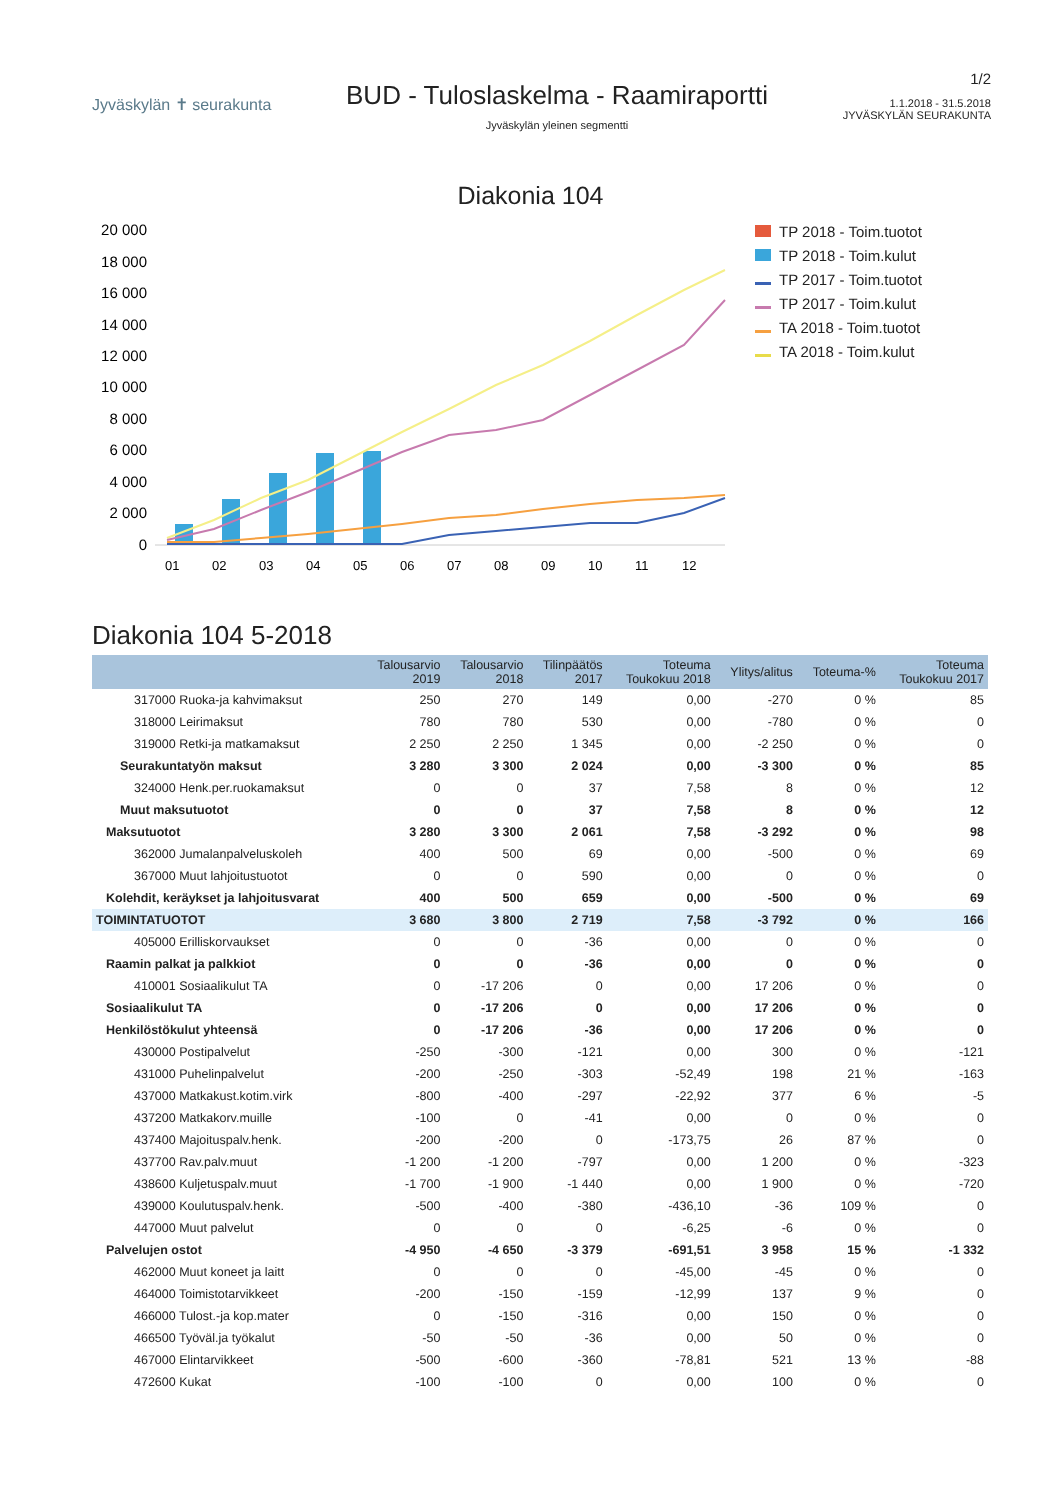Jyväskylän ✝ seurakunta
BUD - Tuloslaskelma - Raamiraportti
Jyväskylän yleinen segmentti
1/2
1.1.2018 - 31.5.2018
JYVÄSKYLÄN SEURAKUNTA
Diakonia 104
20 000
18 000
16 000
14 000
12 000
10 000
8 000
6 000
4 000
2 000
0
01
02
03
04
05
06
07
08
09
10
11
12
TP 2018 - Toim.tuotot
TP 2018 - Toim.kulut
TP 2017 - Toim.tuotot
TP 2017 - Toim.kulut
TA 2018 - Toim.tuotot
TA 2018 - Toim.kulut
Diakonia 104 5-2018
| | Talousarvio 2019 | Talousarvio 2018 | Tilinpäätös 2017 | Toteuma Toukokuu 2018 | Ylitys/alitus | Toteuma-% | Toteuma Toukokuu 2017 |
| --- | --- | --- | --- | --- | --- | --- | --- |
| 317000 Ruoka-ja kahvimaksut | 250 | 270 | 149 | 0,00 | -270 | 0 % | 85 |
| 318000 Leirimaksut | 780 | 780 | 530 | 0,00 | -780 | 0 % | 0 |
| 319000 Retki-ja matkamaksut | 2 250 | 2 250 | 1 345 | 0,00 | -2 250 | 0 % | 0 |
| Seurakuntatyön maksut | 3 280 | 3 300 | 2 024 | 0,00 | -3 300 | 0 % | 85 |
| 324000 Henk.per.ruokamaksut | 0 | 0 | 37 | 7,58 | 8 | 0 % | 12 |
| Muut maksutuotot | 0 | 0 | 37 | 7,58 | 8 | 0 % | 12 |
| Maksutuotot | 3 280 | 3 300 | 2 061 | 7,58 | -3 292 | 0 % | 98 |
| 362000 Jumalanpalveluskoleh | 400 | 500 | 69 | 0,00 | -500 | 0 % | 69 |
| 367000 Muut lahjoitustuotot | 0 | 0 | 590 | 0,00 | 0 | 0 % | 0 |
| Kolehdit, keräykset ja lahjoitusvarat | 400 | 500 | 659 | 0,00 | -500 | 0 % | 69 |
| TOIMINTATUOTOT | 3 680 | 3 800 | 2 719 | 7,58 | -3 792 | 0 % | 166 |
| 405000 Erilliskorvaukset | 0 | 0 | -36 | 0,00 | 0 | 0 % | 0 |
| Raamin palkat ja palkkiot | 0 | 0 | -36 | 0,00 | 0 | 0 % | 0 |
| 410001 Sosiaalikulut TA | 0 | -17 206 | 0 | 0,00 | 17 206 | 0 % | 0 |
| Sosiaalikulut TA | 0 | -17 206 | 0 | 0,00 | 17 206 | 0 % | 0 |
| Henkilöstökulut yhteensä | 0 | -17 206 | -36 | 0,00 | 17 206 | 0 % | 0 |
| 430000 Postipalvelut | -250 | -300 | -121 | 0,00 | 300 | 0 % | -121 |
| 431000 Puhelinpalvelut | -200 | -250 | -303 | -52,49 | 198 | 21 % | -163 |
| 437000 Matkakust.kotim.virk | -800 | -400 | -297 | -22,92 | 377 | 6 % | -5 |
| 437200 Matkakorv.muille | -100 | 0 | -41 | 0,00 | 0 | 0 % | 0 |
| 437400 Majoituspalv.henk. | -200 | -200 | 0 | -173,75 | 26 | 87 % | 0 |
| 437700 Rav.palv.muut | -1 200 | -1 200 | -797 | 0,00 | 1 200 | 0 % | -323 |
| 438600 Kuljetuspalv.muut | -1 700 | -1 900 | -1 440 | 0,00 | 1 900 | 0 % | -720 |
| 439000 Koulutuspalv.henk. | -500 | -400 | -380 | -436,10 | -36 | 109 % | 0 |
| 447000 Muut palvelut | 0 | 0 | 0 | -6,25 | -6 | 0 % | 0 |
| Palvelujen ostot | -4 950 | -4 650 | -3 379 | -691,51 | 3 958 | 15 % | -1 332 |
| 462000 Muut koneet ja laitt | 0 | 0 | 0 | -45,00 | -45 | 0 % | 0 |
| 464000 Toimistotarvikkeet | -200 | -150 | -159 | -12,99 | 137 | 9 % | 0 |
| 466000 Tulost.-ja kop.mater | 0 | -150 | -316 | 0,00 | 150 | 0 % | 0 |
| 466500 Työväl.ja työkalut | -50 | -50 | -36 | 0,00 | 50 | 0 % | 0 |
| 467000 Elintarvikkeet | -500 | -600 | -360 | -78,81 | 521 | 13 % | -88 |
| 472600 Kukat | -100 | -100 | 0 | 0,00 | 100 | 0 % | 0 |